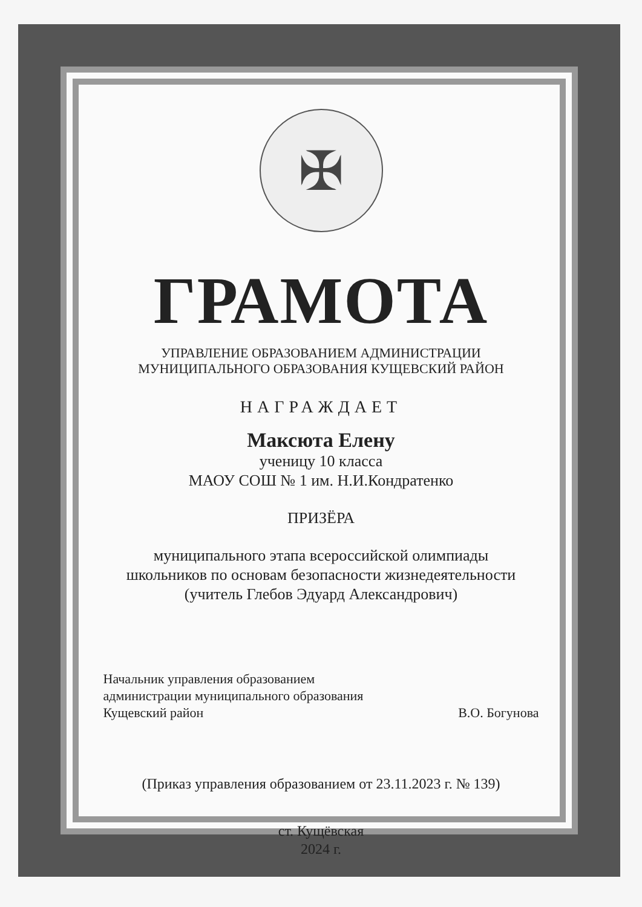✠
ГРАМОТА
УПРАВЛЕНИЕ ОБРАЗОВАНИЕМ АДМИНИСТРАЦИИ
МУНИЦИПАЛЬНОГО ОБРАЗОВАНИЯ КУЩЕВСКИЙ РАЙОН
НАГРАЖДАЕТ
Максюта Елену
ученицу 10 класса
МАОУ СОШ № 1 им. Н.И.Кондратенко
ПРИЗЁРА
муниципального этапа всероссийской олимпиады
школьников по основам безопасности жизнедеятельности
(учитель Глебов Эдуард Александрович)
Начальник управления образованием
администрации муниципального образования
Кущевский район
В.О. Богунова
(Приказ управления образованием от 23.11.2023 г. № 139)
ст. Кущёвская
2024 г.